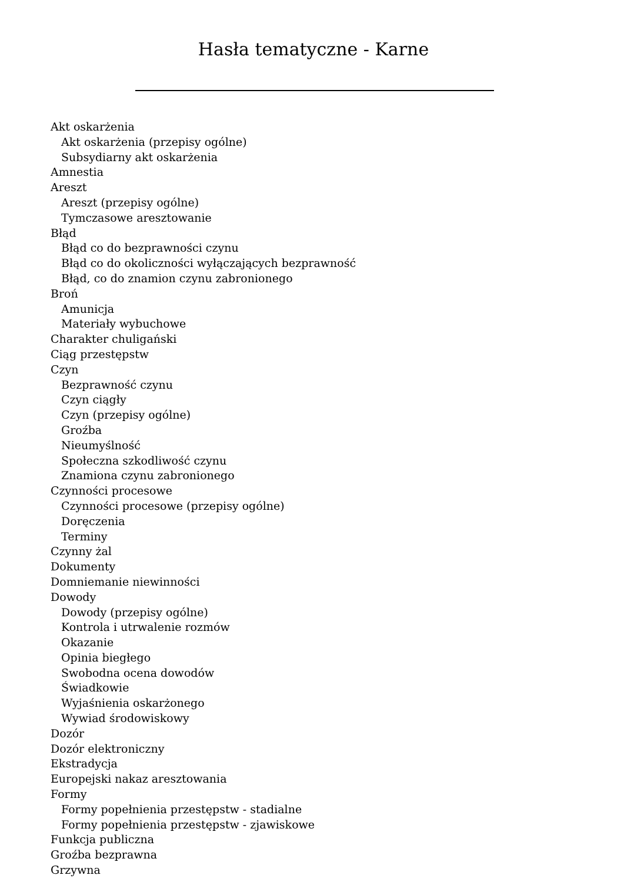Hasła tematyczne - Karne
Akt oskarżenia
Akt oskarżenia (przepisy ogólne)
Subsydiarny akt oskarżenia
Amnestia
Areszt
Areszt (przepisy ogólne)
Tymczasowe aresztowanie
Błąd
Błąd co do bezprawności czynu
Błąd co do okoliczności wyłączających bezprawność
Błąd, co do znamion czynu zabronionego
Broń
Amunicja
Materiały wybuchowe
Charakter chuligański
Ciąg przestępstw
Czyn
Bezprawność czynu
Czyn ciągły
Czyn (przepisy ogólne)
Groźba
Nieumyślność
Społeczna szkodliwość czynu
Znamiona czynu zabronionego
Czynności procesowe
Czynności procesowe (przepisy ogólne)
Doręczenia
Terminy
Czynny żal
Dokumenty
Domniemanie niewinności
Dowody
Dowody (przepisy ogólne)
Kontrola i utrwalenie rozmów
Okazanie
Opinia biegłego
Swobodna ocena dowodów
Świadkowie
Wyjaśnienia oskarżonego
Wywiad środowiskowy
Dozór
Dozór elektroniczny
Ekstradycja
Europejski nakaz aresztowania
Formy
Formy popełnienia przestępstw - stadialne
Formy popełnienia przestępstw - zjawiskowe
Funkcja publiczna
Groźba bezprawna
Grzywna